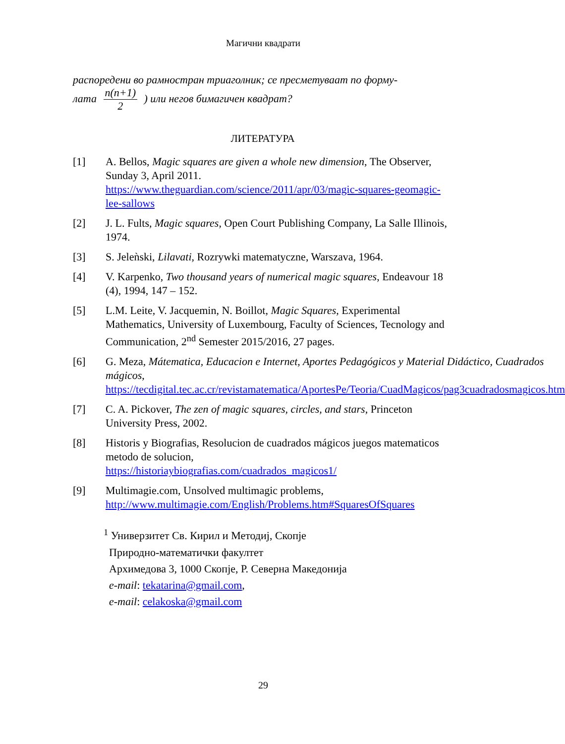Магични квадрати
распоредени во рамностран триаголник; се пресметуваат по форму-
лата n(n+1) 2 ) или негов бимагичен квадрат?
ЛИТЕРАТУРА
[1] A. Bellos, Magic squares are given a whole new dimension, The Observer, Sunday 3, April 2011.
https://www.theguardian.com/science/2011/apr/03/magic-squares-geomagic-lee-sallows
[2] J. L. Fults, Magic squares, Open Court Publishing Company, La Salle Illinois, 1974.
[3] S. Jeleǹski, Lilavati, Rozrywki matematyczne, Warszava, 1964.
[4] V. Karpenko, Two thousand years of numerical magic squares, Endeavour 18 (4), 1994, 147 – 152.
[5] L.M. Leite, V. Jacquemin, N. Boillot, Magic Squares, Experimental Mathematics, University of Luxembourg, Faculty of Sciences, Tecnology and Communication, 2<sup>nd</sup> Semester 2015/2016, 27 pages.
[6] G. Meza, Mátematica, Educacion e Internet, Aportes Pedagógicos y Material Didáctico, Cuadrados mágicos,
https://tecdigital.tec.ac.cr/revistamatematica/AportesPe/Teoria/CuadMagicos/pag3cuadradosmagicos.htm
[7] C. A. Pickover, The zen of magic squares, circles, and stars, Princeton University Press, 2002.
[8] Historis y Biografias, Resolucion de cuadrados mágicos juegos matematicos metodo de solucion,
https://historiaybiografias.com/cuadrados_magicos1/
[9] Multimagie.com, Unsolved multimagic problems,
http://www.multimagie.com/English/Problems.htm#SquaresOfSquares
<sup>1</sup> Универзитет Св. Кирил и Методиј, Скопје
Природно-математички факултет
Архимедова 3, 1000 Скопје, Р. Северна Македонија
e-mail: tekatarina@gmail.com,
e-mail: celakoska@gmail.com
29